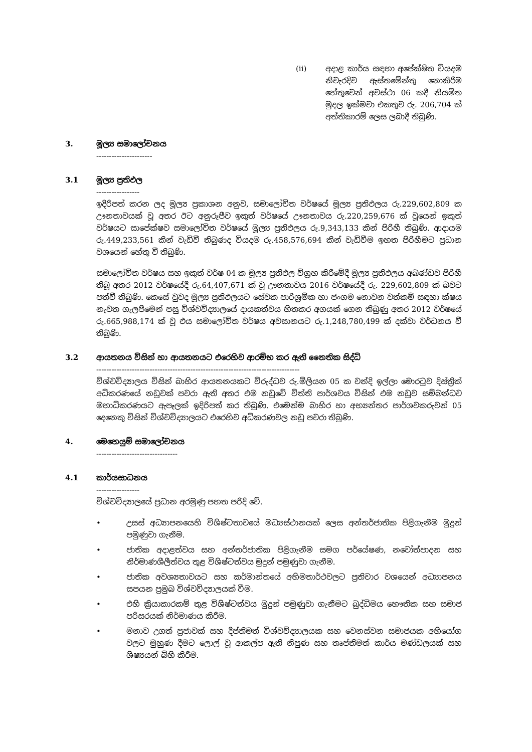(ii) අදාළ කාර්ය සඳහා අපේක්ෂිත වියදම නිවැරදිව ඇස්තමේන්තු නොකිරීම හේතුවෙන් අවස්ථා 06 කදී නියමිත මුදල ඉක්මවා එකතුව රු. 206,704 ක් අත්තිකාරම් ලෙස ලබාදී තිබුණි.
3. මූල්‍ය සමාලෝචනය
----------------------
3.1 මූල්‍ය ප්‍රතිඵල
-----------------
ඉදිරිපත් කරන ලද මූල්‍ය ප්‍රකාශන අනුව, සමාලෝචිත වර්ෂයේ මූල්‍ය ප්‍රතිඵලය රු.229,602,809 ක ඌනතාවයක් වූ අතර ඊට අනුරූපීව ඉකුත් වර්ෂයේ ඌනතාවය රු.220,259,676 ක් වූයෙන් ඉකුත් වර්ෂයට සාපේක්ෂව සමාලෝචිත වර්ෂයේ මූල්‍ය ප්‍රතිඵලය රු.9,343,133 කින් පිරිහී තිබුණි. ආදායම රු.449,233,561 කින් වැඩිවී තිබුණද වියදම රු.458,576,694 කින් වැඩිවීම ඉහත පිරිහීමට ප්‍රධාන වශයෙන් හේතු වී තිබුණි.
සමාලෝචිත වර්ෂය සහ ඉකුත් වර්ෂ 04 ක මූල්‍ය ප්‍රතිඵල විග්‍රහ කිරීමේදී මූල්‍ය ප්‍රතිඵලය අඛණ්ඩව පිරිහී තිබූ අතර 2012 වර්ෂයේදී රු.64,407,671 ක් වූ ඌනතාවය 2016 වර්ෂයේදී රු. 229,602,809 ක් බවට පත්වී තිබුණි. කෙසේ වුවද මූල්‍ය ප්‍රතිඵලයට සේවක පාරිශ්‍රමික හා ජංගම නොවන වත්කම් සඳහා ක්ෂය නැවත ගැලපීමෙන් පසු විශ්වවිද්‍යාලයේ දායකත්වය හිතකර අගයක් ගෙන තිබුණු අතර 2012 වර්ෂයේ රු.665,988,174 ක් වූ එය සමාලෝචිත වර්ෂය අවසානයට රු.1,248,780,499 ක් දක්වා වර්ධනය වී තිබුණි.
3.2 ආයතනය විසින් හා ආයතනයට එරෙහිව ආරම්භ කර ඇති නෛතික සිද්ධි
--------------------------------------------------------------------------------
විශ්වවිද්‍යාලය විසින් බාහිර ආයතනයකට විරුද්ධව රු.මිලියන 05 ක වන්දි ඉල්ලා මොරටුව දිස්ත්‍රික් අධිකරණයේ නඩුවක් පවරා ඇති අතර එම නඩුවේ විත්ති පාර්ශවය විසින් එම නඩුව සම්බන්ධව මහාධිකරණයට ඇපෑලක් ඉදිරිපත් කර තිබුණි. එමෙන්ම බාහිර හා අභ්‍යන්තර පාර්ශවකරුවන් 05 දෙනෙකු විසින් විශ්වවිද්‍යාලයට එරෙහිව අධිකරණවල නඩු පවරා තිබුණි.
4. මෙහෙයුම් සමාලෝචනය
--------------------------------
4.1 කාර්යසාධනය
-----------------
විශ්වවිද්‍යාලයේ ප්‍රධාන අරමුණු පහත පරිදි වේ.
• උසස් අධ්‍යාපනයෙහි විශිෂ්ටතාවයේ මධ්‍යස්ථානයක් ලෙස අන්තර්ජාතික පිළිගැනීම මුදුන් පමුණුවා ගැනීම.
• ජාතික අදාළත්වය සහ අන්තර්ජාතික පිළිගැනීම සමග පර්යේෂණ, නවෝත්පාදන සහ නිර්මාණශීලීත්වය තුළ විශිෂ්ටත්වය මුදුන් පමුණුවා ගැනීම.
• ජාතික අවශ්‍යතාවයට සහ කර්මාන්තයේ අභිමතාර්ථවලට ප්‍රතිචාර වශයෙන් අධ්‍යාපනය සපයන ප්‍රමුඛ විශ්වවිද්‍යාලයක් වීම.
• එහි ක්‍රියාකාරකම් තුළ විශිෂ්ටත්වය මුදුන් පමුණුවා ගැනීමට බුද්ධිමය භෞතික සහ සමාජ පරිසරයක් නිර්මාණය කිරීම.
• මනාව උගත් ප්‍රජාවක් සහ දීප්තිමත් විශ්වවිද්‍යාලයක සහ වෙනස්වන සමාජයක අභියෝග වලට මුහුණ දීමට ලොල් වූ ආකල්ප ඇති නිපුණ සහ තෘප්තිමත් කාර්ය මණ්ඩලයක් සහ ශිෂ්‍යයන් බිහි කිරීම.